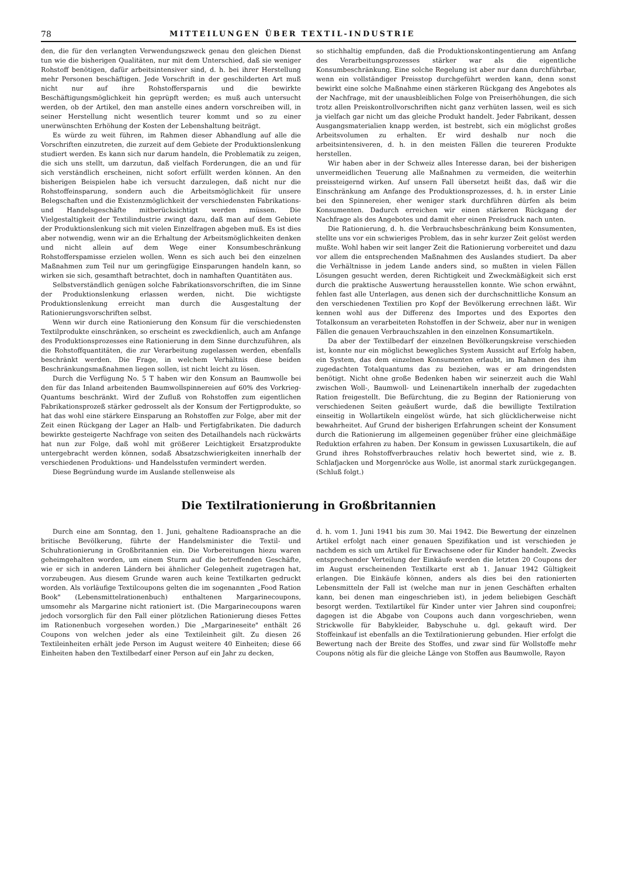78 MITTEILUNGEN ÜBER TEXTIL-INDUSTRIE
den, die für den verlangten Verwendungszweck genau den gleichen Dienst tun wie die bisherigen Qualitäten, nur mit dem Unterschied, daß sie weniger Rohstoff benötigen, dafür arbeitsintensiver sind, d. h. bei ihrer Herstellung mehr Personen beschäftigen. Jede Vorschrift in der geschilderten Art muß nicht nur auf ihre Rohstoffersparnis und die bewirkte Beschäftigungsmöglichkeit hin geprüpft werden; es muß auch untersucht werden, ob der Artikel, den man anstelle eines andern vorschreiben will, in seiner Herstellung nicht wesentlich teurer kommt und so zu einer unerwünschten Erhöhung der Kosten der Lebenshaltung beiträgt.
Es würde zu weit führen, im Rahmen dieser Abhandlung auf alle die Vorschriften einzutreten, die zurzeit auf dem Gebiete der Produktionslenkung studiert werden. Es kann sich nur darum handeln, die Problematik zu zeigen, die sich uns stellt, um darzutun, daß vielfach Forderungen, die an und für sich verständlich erscheinen, nicht sofort erfüllt werden können. An den bisherigen Beispielen habe ich versucht darzulegen, daß nicht nur die Rohstoffeinsparung, sondern auch die Arbeitsmöglichkeit für unsere Belegschaften und die Existenzmöglichkeit der verschiedensten Fabrikations- und Handelsgeschäfte mitberücksichtigt werden müssen. Die Vielgestaltigkeit der Textilindustrie zwingt dazu, daß man auf dem Gebiete der Produktionslenkung sich mit vielen Einzelfragen abgeben muß. Es ist dies aber notwendig, wenn wir an die Erhaltung der Arbeitsmöglichkeiten denken und nicht allein auf dem Wege einer Konsumbeschränkung Rohstofferspamisse erzielen wollen. Wenn es sich auch bei den einzelnen Maßnahmen zum Teil nur um geringfügige Einsparungen handeln kann, so wirken sie sich, gesamthaft betrachtet, doch in namhaften Quantitäten aus.
Selbstverständlich genügen solche Fabrikationsvorschriften, die im Sinne der Produktionslenkung erlassen werden, nicht. Die wichtigste Produktionslenkung erreicht man durch die Ausgestaltung der Rationierungsvorschriften selbst.
Wenn wir durch eine Rationierung den Konsum für die verschiedensten Textilprodukte einschränken, so erscheint es zweckdienlich, auch am Anfange des Produktionsprozesses eine Rationierung in dem Sinne durchzuführen, als die Rohstoffquantitäten, die zur Verarbeitung zugelassen werden, ebenfalls beschränkt werden. Die Frage, in welchem Verhältnis diese beiden Beschränkungsmaßnahmen liegen sollen, ist nicht leicht zu lösen.
Durch die Verfügung No. 5 T haben wir den Konsum an Baumwolle bei den für das Inland arbeitenden Baumwollspinnereien auf 60% des Vorkrieg-Quantums beschränkt. Wird der Zufluß von Rohstoffen zum eigentlichen Fabrikationsprozeß stärker gedrosselt als der Konsum der Fertigprodukte, so hat das wohl eine stärkere Einsparung an Rohstoffen zur Folge, aber mit der Zeit einen Rückgang der Lager an Halb- und Fertigfabrikaten. Die dadurch bewirkte gesteigerte Nachfrage von seiten des Detailhandels nach rückwärts hat nun zur Folge, daß wohl mit größerer Leichtigkeit Ersatzprodukte untergebracht werden können, sodaß Absatzschwierigkeiten innerhalb der verschiedenen Produktions- und Handelsstufen vermindert werden.
Diese Begründung wurde im Auslande stellenweise als
so stichhaltig empfunden, daß die Produktionskontingentierung am Anfang des Verarbeitungsprozesses stärker war als die eigentliche Konsumbeschränkung. Eine solche Regelung ist aber nur dann durchführbar, wenn ein vollständiger Preisstop durchgeführt werden kann, denn sonst bewirkt eine solche Maßnahme einen stärkeren Rückgang des Angebotes als der Nachfrage, mit der unausbleiblichen Folge von Preiserhöhungen, die sich trotz allen Preiskontrollvorschriften nicht ganz verhüten lassen, weil es sich ja vielfach gar nicht um das gleiche Produkt handelt. Jeder Fabrikant, dessen Ausgangsmaterialien knapp werden, ist bestrebt, sich ein möglichst großes Arbeitsvolumen zu erhalten. Er wird deshalb nur noch die arbeitsintensiveren, d. h. in den meisten Fällen die teureren Produkte herstellen.
Wir haben aber in der Schweiz alles Interesse daran, bei der bisherigen unvermeidlichen Teuerung alle Maßnahmen zu vermeiden, die weiterhin preissteigernd wirken. Auf unsern Fall übersetzt heißt das, daß wir die Einschränkung am Anfange des Produktionsprozesses, d. h. in erster Linie bei den Spinnereien, eher weniger stark durchführen dürfen als beim Konsumenten. Dadurch erreichen wir einen stärkeren Rückgang der Nachfrage als des Angebotes und damit eher einen Preisdruck nach unten.
Die Rationierung, d. h. die Verbrauchsbeschränkung beim Konsumenten, stellte uns vor ein schwieriges Problem, das in sehr kurzer Zeit gelöst werden mußte. Wohl haben wir seit langer Zeit die Rationierung vorbereitet und dazu vor allem die entsprechenden Maßnahmen des Auslandes studiert. Da aber die Verhältnisse in jedem Lande anders sind, so mußten in vielen Fällen Lösungen gesucht werden, deren Richtigkeit und Zweckmäßigkeit sich erst durch die praktische Auswertung herausstellen konnte. Wie schon erwähnt, fehlen fast alle Unterlagen, aus denen sich der durchschnittliche Konsum an den verschiedenen Textilien pro Kopf der Bevölkerung errechnen läßt. Wir kennen wohl aus der Differenz des Importes und des Exportes den Totalkonsum an verarbeiteten Rohstoffen in der Schweiz, aber nur in wenigen Fällen die genauen Verbrauchszahlen in den einzelnen Konsumartikeln.
Da aber der Textilbedarf der einzelnen Bevölkerungskreise verschieden ist, konnte nur ein möglichst bewegliches System Aussicht auf Erfolg haben, ein System, das dem einzelnen Konsumenten erlaubt, im Rahmen des ihm zugedachten Totalquantums das zu beziehen, was er am dringendsten benötigt. Nicht ohne große Bedenken haben wir seinerzeit auch die Wahl zwischen Woll-, Baumwoll- und Leinenartikeln innerhalb der zugedachten Ration freigestellt. Die Befürchtung, die zu Beginn der Rationierung von verschiedenen Seiten geäußert wurde, daß die bewilligte Textilration einseitig in Wollartikeln eingelöst würde, hat sich glücklicherweise nicht bewahrheitet. Auf Grund der bisherigen Erfahrungen scheint der Konsument durch die Rationierung im allgemeinen gegenüber früher eine gleichmäßige Reduktion erfahren zu haben. Der Konsum in gewissen Luxusartikeln, die auf Grund ihres Rohstoffverbrauches relativ hoch bewertet sind, wie z. B. Schlafjacken und Morgenröcke aus Wolle, ist anormal stark zurückgegangen. (Schluß folgt.)
Die Textilrationierung in Großbritannien
Durch eine am Sonntag, den 1. Juni, gehaltene Radioansprache an die britische Bevölkerung, führte der Handelsminister die Textil- und Schuhrationierung in Großbritannien ein. Die Vorbereitungen hiezu waren geheimgehalten worden, um einem Sturm auf die betreffenden Geschäfte, wie er sich in anderen Ländern bei ähnlicher Gelegenheit zugetragen hat, vorzubeugen. Aus diesem Grunde waren auch keine Textilkarten gedruckt worden. Als vorläufige Textilcoupons gelten die im sogenannten „Food Ration Book" (Lebensmittelrationenbuch) enthaltenen Margarinecoupons, umsomehr als Margarine nicht rationiert ist. (Die Margarinecoupons waren jedoch vorsorglich für den Fall einer plötzlichen Rationierung dieses Fettes im Rationenbuch vorgesehen worden.) Die „Margarineseite" enthält 26 Coupons von welchen jeder als eine Textileinheit gilt. Zu diesen 26 Textileinheiten erhält jede Person im August weitere 40 Einheiten; diese 66 Einheiten haben den Textilbedarf einer Person auf ein Jahr zu decken,
d. h. vom 1. Juni 1941 bis zum 30. Mai 1942. Die Bewertung der einzelnen Artikel erfolgt nach einer genauen Spezifikation und ist verschieden je nachdem es sich um Artikel für Erwachsene oder für Kinder handelt. Zwecks entsprechender Verteilung der Einkäufe werden die letzten 20 Coupons der im August erscheinenden Textilkarte erst ab 1. Januar 1942 Gültigkeit erlangen. Die Einkäufe können, anders als dies bei den rationierten Lebensmitteln der Fall ist (welche man nur in jenen Geschäften erhalten kann, bei denen man eingeschrieben ist), in jedem beliebigen Geschäft besorgt werden. Textilartikel für Kinder unter vier Jahren sind couponfrei; dagegen ist die Abgabe von Coupons auch dann vorgeschrieben, wenn Strickwolle für Babykleider, Babyschuhe u. dgl. gekauft wird. Der Stoffeinkauf ist ebenfalls an die Textilrationierung gebunden. Hier erfolgt die Bewertung nach der Breite des Stoffes, und zwar sind für Wollstoffe mehr Coupons nötig als für die gleiche Länge von Stoffen aus Baumwolle, Rayon